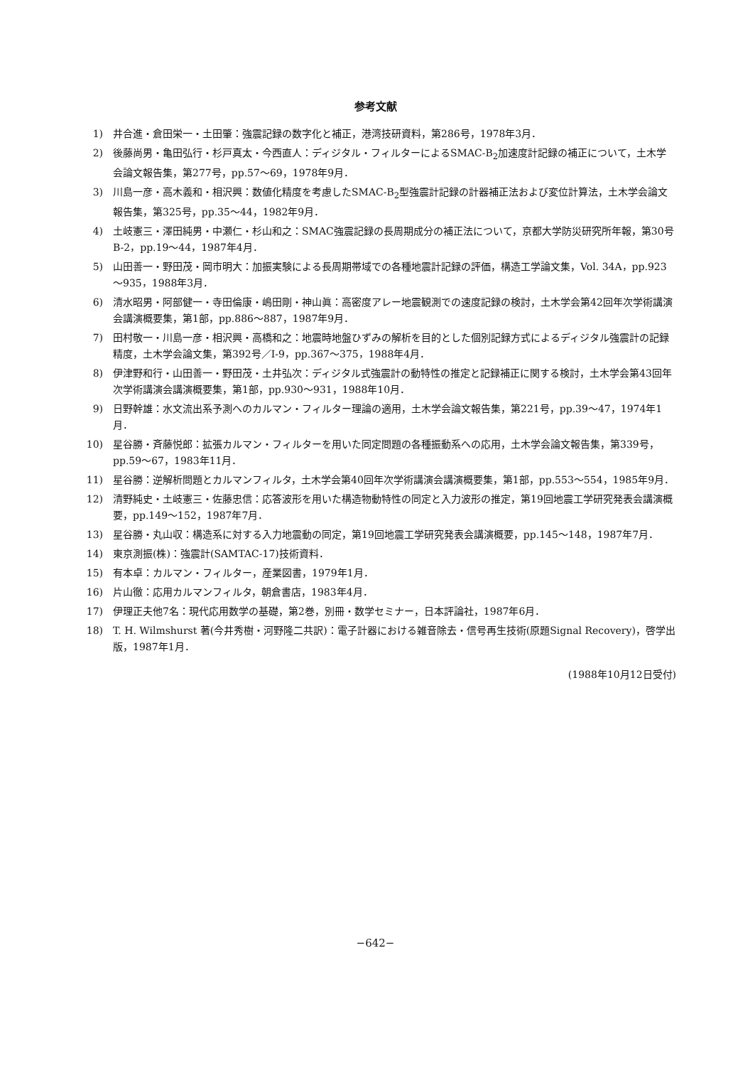参考文献
1) 井合進・倉田栄一・土田肇：強震記録の数字化と補正，港湾技研資料，第286号，1978年3月．
2) 後藤尚男・亀田弘行・杉戸真太・今西直人：ディジタル・フィルターによるSMAC-B<sub>2</sub>加速度計記録の補正について，土木学会論文報告集，第277号，pp.57～69，1978年9月．
3) 川島一彦・高木義和・相沢興：数値化精度を考慮したSMAC-B<sub>2</sub>型強震計記録の計器補正法および変位計算法，土木学会論文報告集，第325号，pp.35～44，1982年9月．
4) 土岐憲三・澤田純男・中瀬仁・杉山和之：SMAC強震記録の長周期成分の補正法について，京都大学防災研究所年報，第30号B-2，pp.19～44，1987年4月．
5) 山田善一・野田茂・岡市明大：加振実験による長周期帯域での各種地震計記録の評価，構造工学論文集，Vol. 34A，pp.923～935，1988年3月．
6) 清水昭男・阿部健一・寺田倫康・嶋田剛・神山眞：高密度アレー地震観測での速度記録の検討，土木学会第42回年次学術講演会講演概要集，第1部，pp.886～887，1987年9月．
7) 田村敬一・川島一彦・相沢興・高橋和之：地震時地盤ひずみの解析を目的とした個別記録方式によるディジタル強震計の記録精度，土木学会論文集，第392号／I-9，pp.367～375，1988年4月．
8) 伊津野和行・山田善一・野田茂・土井弘次：ディジタル式強震計の動特性の推定と記録補正に関する検討，土木学会第43回年次学術講演会講演概要集，第1部，pp.930～931，1988年10月．
9) 日野幹雄：水文流出系予測へのカルマン・フィルター理論の適用，土木学会論文報告集，第221号，pp.39～47，1974年1月．
10) 星谷勝・斉藤悦郎：拡張カルマン・フィルターを用いた同定問題の各種振動系への応用，土木学会論文報告集，第339号，pp.59～67，1983年11月．
11) 星谷勝：逆解析問題とカルマンフィルタ，土木学会第40回年次学術講演会講演概要集，第1部，pp.553～554，1985年9月．
12) 清野純史・土岐憲三・佐藤忠信：応答波形を用いた構造物動特性の同定と入力波形の推定，第19回地震工学研究発表会講演概要，pp.149～152，1987年7月．
13) 星谷勝・丸山収：構造系に対する入力地震動の同定，第19回地震工学研究発表会講演概要，pp.145～148，1987年7月．
14) 東京測振(株)：強震計(SAMTAC-17)技術資料．
15) 有本卓：カルマン・フィルター，産業図書，1979年1月．
16) 片山徹：応用カルマンフィルタ，朝倉書店，1983年4月．
17) 伊理正夫他7名：現代応用数学の基礎，第2巻，別冊・数学セミナー，日本評論社，1987年6月．
18) T. H. Wilmshurst 著(今井秀樹・河野隆二共訳)：電子計器における雑音除去・信号再生技術(原題Signal Recovery)，啓学出版，1987年1月．
(1988年10月12日受付)
−642−